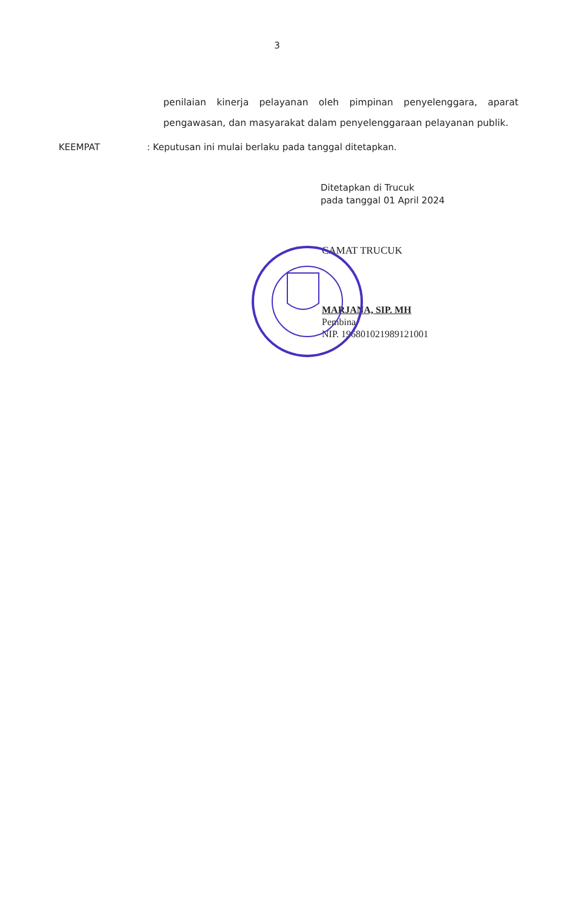3
penilaian kinerja pelayanan oleh pimpinan penyelenggara, aparat pengawasan, dan masyarakat dalam penyelenggaraan pelayanan publik.
KEEMPAT : Keputusan ini mulai berlaku pada tanggal ditetapkan.
Ditetapkan di Trucuk
pada tanggal 01 April 2024
CAMAT TRUCUK
MARJANA, SIP. MH
Pembina
NIP. 196801021989121001